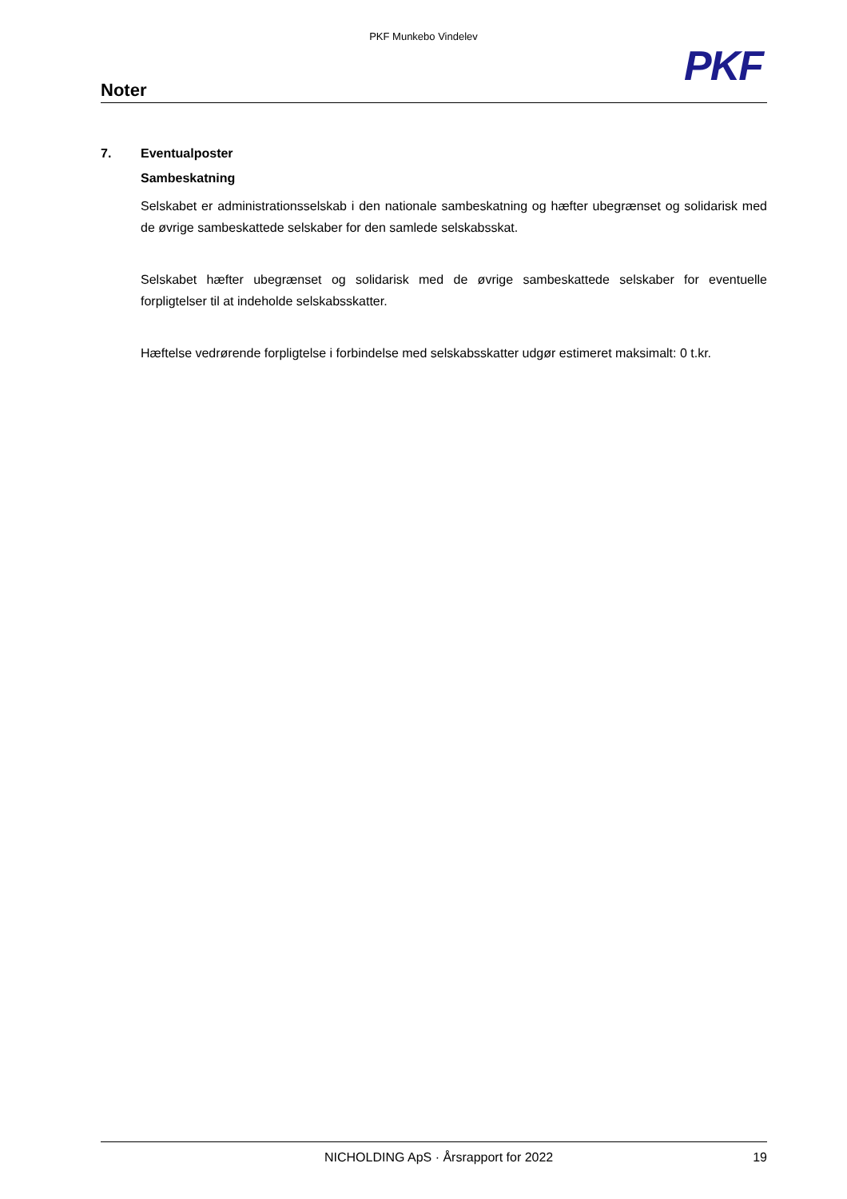PKF Munkebo Vindelev
PKF Noter
7. Eventualposter
Sambeskatning
Selskabet er administrationsselskab i den nationale sambeskatning og hæfter ubegrænset og solidarisk med de øvrige sambeskattede selskaber for den samlede selskabsskat.
Selskabet hæfter ubegrænset og solidarisk med de øvrige sambeskattede selskaber for eventuelle forpligtelser til at indeholde selskabsskatter.
Hæftelse vedrørende forpligtelse i forbindelse med selskabsskatter udgør estimeret maksimalt: 0 t.kr.
NICHOLDING ApS · Årsrapport for 2022 19